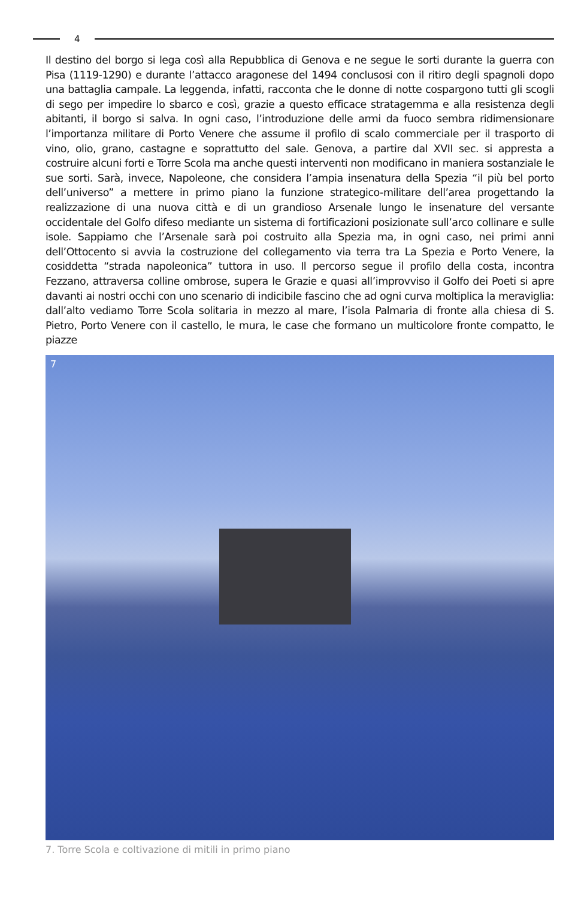4
Il destino del borgo si lega così alla Repubblica di Genova e ne segue le sorti durante la guerra con Pisa (1119-1290) e durante l’attacco aragonese del 1494 conclusosi con il ritiro degli spagnoli dopo una battaglia campale. La leggenda, infatti, racconta che le donne di notte cospargono tutti gli scogli di sego per impedire lo sbarco e così, grazie a questo efficace stratagemma e alla resistenza degli abitanti, il borgo si salva. In ogni caso, l’introduzione delle armi da fuoco sembra ridimensionare l’importanza militare di Porto Venere che assume il profilo di scalo commerciale per il trasporto di vino, olio, grano, castagne e soprattutto del sale. Genova, a partire dal XVII sec. si appresta a costruire alcuni forti e Torre Scola ma anche questi interventi non modificano in maniera sostanziale le sue sorti. Sarà, invece, Napoleone, che considera l’ampia insenatura della Spezia “il più bel porto dell’universo” a mettere in primo piano la funzione strategico-militare dell’area progettando la realizzazione di una nuova città e di un grandioso Arsenale lungo le insenature del versante occidentale del Golfo difeso mediante un sistema di fortificazioni posizionate sull’arco collinare e sulle isole. Sappiamo che l’Arsenale sarà poi costruito alla Spezia ma, in ogni caso, nei primi anni dell’Ottocento si avvia la costruzione del collegamento via terra tra La Spezia e Porto Venere, la cosiddetta “strada napoleonica” tuttora in uso. Il percorso segue il profilo della costa, incontra Fezzano, attraversa colline ombrose, supera le Grazie e quasi all’improvviso il Golfo dei Poeti si apre davanti ai nostri occhi con uno scenario di indicibile fascino che ad ogni curva moltiplica la meraviglia: dall’alto vediamo Torre Scola solitaria in mezzo al mare, l’isola Palmaria di fronte alla chiesa di S. Pietro, Porto Venere con il castello, le mura, le case che formano un multicolore fronte compatto, le piazze
7
7. Torre Scola e coltivazione di mitili in primo piano